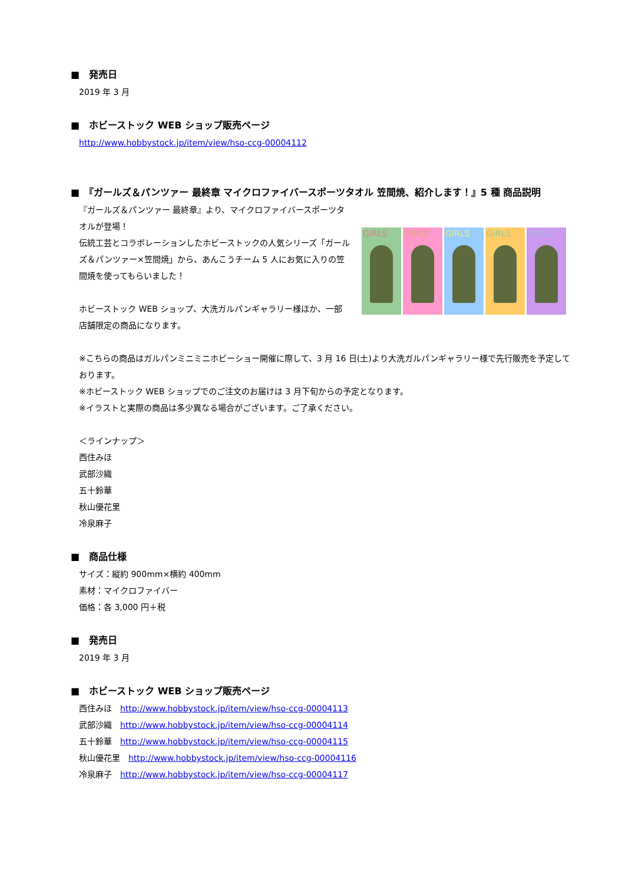■　発売日
2019 年 3 月
■　ホビーストック WEB ショップ販売ページ
http://www.hobbystock.jp/item/view/hso-ccg-00004112
■　『ガールズ＆パンツァー 最終章 マイクロファイバースポーツタオル 笠間焼、紹介します！』5 種 商品説明
『ガールズ＆パンツァー 最終章』より、マイクロファイバースポーツタオルが登場！
伝統工芸とコラボレーションしたホビーストックの人気シリーズ「ガールズ＆パンツァー×笠間焼」から、あんこうチーム 5 人にお気に入りの笠間焼を使ってもらいました！
ホビーストック WEB ショップ、大洗ガルパンギャラリー様ほか、一部店舗限定の商品になります。
GIRLS GIRLS GIRLS GIRLS GIRLS
※こちらの商品はガルパンミニミニホビーショー開催に際して、3 月 16 日(土)より大洗ガルパンギャラリー様で先行販売を予定しております。
※ホビーストック WEB ショップでのご注文のお届けは 3 月下旬からの予定となります。
※イラストと実際の商品は多少異なる場合がございます。ご了承ください。
＜ラインナップ＞
西住みほ
武部沙織
五十鈴華
秋山優花里
冷泉麻子
■　商品仕様
サイズ：縦約 900mm×横約 400mm
素材：マイクロファイバー
価格：各 3,000 円＋税
■　発売日
2019 年 3 月
■　ホビーストック WEB ショップ販売ページ
西住みほ　http://www.hobbystock.jp/item/view/hso-ccg-00004113
武部沙織　http://www.hobbystock.jp/item/view/hso-ccg-00004114
五十鈴華　http://www.hobbystock.jp/item/view/hso-ccg-00004115
秋山優花里　http://www.hobbystock.jp/item/view/hso-ccg-00004116
冷泉麻子　http://www.hobbystock.jp/item/view/hso-ccg-00004117